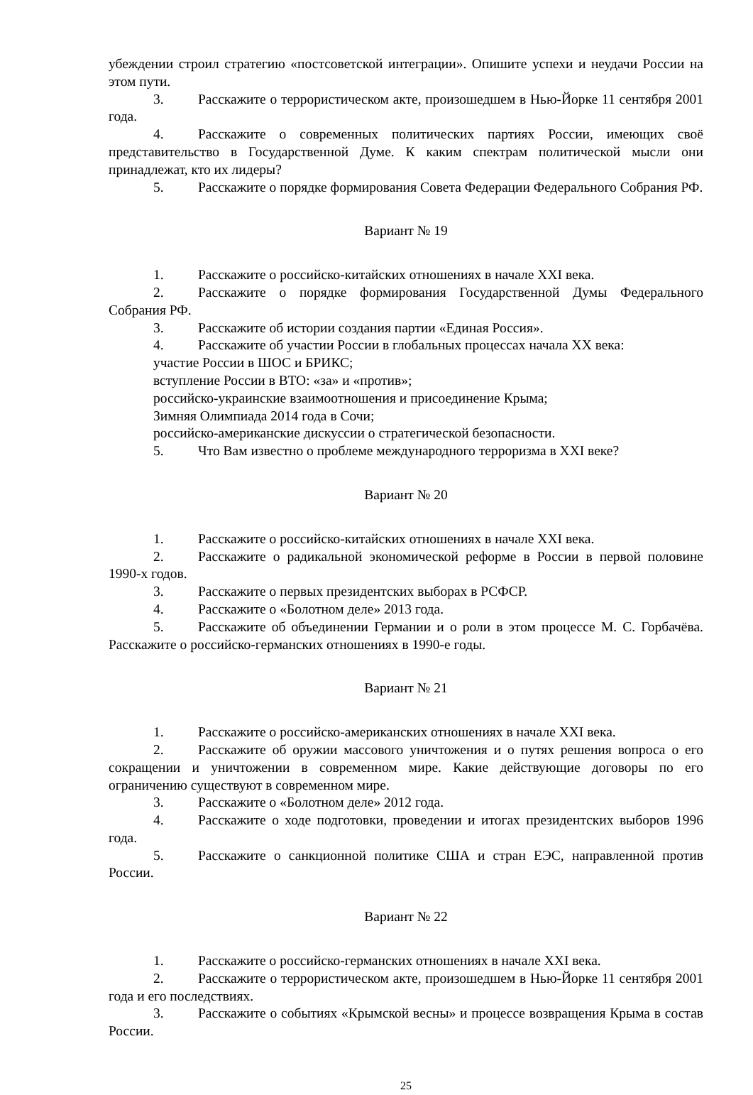убеждении строил стратегию «постсоветской интеграции». Опишите успехи и неудачи России на этом пути.
3. Расскажите о террористическом акте, произошедшем в Нью-Йорке 11 сентября 2001 года.
4. Расскажите о современных политических партиях России, имеющих своё представительство в Государственной Думе. К каким спектрам политической мысли они принадлежат, кто их лидеры?
5. Расскажите о порядке формирования Совета Федерации Федерального Собрания РФ.
Вариант № 19
1. Расскажите о российско-китайских отношениях в начале XXI века.
2. Расскажите о порядке формирования Государственной Думы Федерального Собрания РФ.
3. Расскажите об истории создания партии «Единая Россия».
4. Расскажите об участии России в глобальных процессах начала XX века:
участие России в ШОС и БРИКС;
вступление России в ВТО: «за» и «против»;
российско-украинские взаимоотношения и присоединение Крыма;
Зимняя Олимпиада 2014 года в Сочи;
российско-американские дискуссии о стратегической безопасности.
5. Что Вам известно о проблеме международного терроризма в XXI веке?
Вариант № 20
1. Расскажите о российско-китайских отношениях в начале XXI века.
2. Расскажите о радикальной экономической реформе в России в первой половине 1990-х годов.
3. Расскажите о первых президентских выборах в РСФСР.
4. Расскажите о «Болотном деле» 2013 года.
5. Расскажите об объединении Германии и о роли в этом процессе М. С. Горбачёва. Расскажите о российско-германских отношениях в 1990-е годы.
Вариант № 21
1. Расскажите о российско-американских отношениях в начале XXI века.
2. Расскажите об оружии массового уничтожения и о путях решения вопроса о его сокращении и уничтожении в современном мире. Какие действующие договоры по его ограничению существуют в современном мире.
3. Расскажите о «Болотном деле» 2012 года.
4. Расскажите о ходе подготовки, проведении и итогах президентских выборов 1996 года.
5. Расскажите о санкционной политике США и стран ЕЭС, направленной против России.
Вариант № 22
1. Расскажите о российско-германских отношениях в начале XXI века.
2. Расскажите о террористическом акте, произошедшем в Нью-Йорке 11 сентября 2001 года и его последствиях.
3. Расскажите о событиях «Крымской весны» и процессе возвращения Крыма в состав России.
25